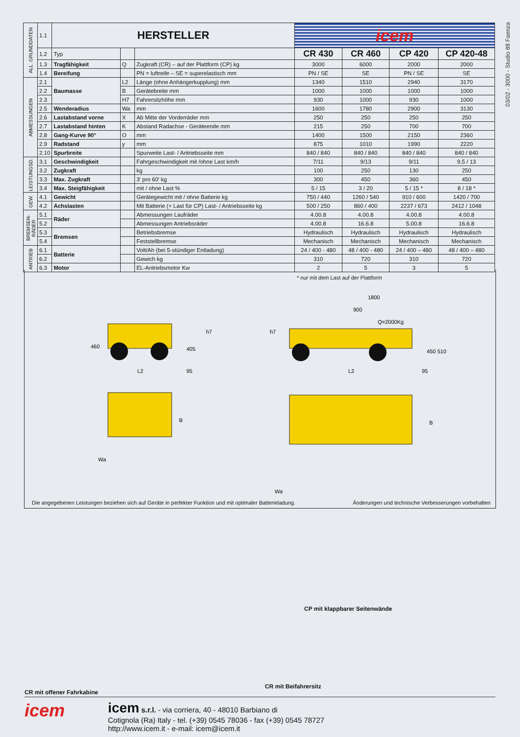03/02 - 3000 - Studio 88 Faenza
| ALL. GRUNDDATEN | 1.1 | HERSTELLER | | | icem | | | |
| | 1.2 | Typ | | | CR 430 | CR 460 | CP 420 | CP 420-48 |
| | 1.3 | Tragfähigkeit | Q | Zugkraft (CR) – auf der Plattform (CP) kg | 3000 | 6000 | 2000 | 2000 |
| | 1.4 | Bereifung | | PN = luftreife – SE = superelastisch mm | PN / SE | SE | PN / SE | SE |
| ABMESSUNGEN | 2.1 | Baumasse | L2 | Länge (ohne Anhängerkupplung) mm | 1340 | 1510 | 2940 | 3170 |
| | 2.2 | | B | Gerätebreite mm | 1000 | 1000 | 1000 | 1000 |
| | 2.3 | | H7 | Fahrersitzhöhe mm | 930 | 1000 | 930 | 1000 |
| | 2.5 | Wenderadius | Wa | mm | 1600 | 1780 | 2900 | 3130 |
| | 2.6 | Lastabstand vorne | X | Ab Mitte der Vorderräder mm | 250 | 250 | 250 | 250 |
| | 2.7 | Lastabstand hinten | K | Abstand Radachse - Geräteende mm | 215 | 250 | 700 | 700 |
| | 2.8 | Gang-Kurve 90° | O | mm | 1400 | 1500 | 2150 | 2360 |
| | 2.9 | Radstand | y | mm | 875 | 1010 | 1990 | 2220 |
| | 2.10 | Spurbreite | | Spurweite Last- / Antriebsseite mm | 840 / 840 | 840 / 840 | 840 / 840 | 840 / 840 |
| LEISTUNGSD. | 3.1 | Geschwindigkeit | | Fahrgeschwindigkeit mit /ohne Last km/h | 7/11 | 9/13 | 9/11 | 9,5 / 13 |
| | 3.2 | Zugkraft | | kg | 100 | 250 | 130 | 250 |
| | 3.3 | Max. Zugkraft | | 3' pro 60' kg | 300 | 450 | 360 | 450 |
| | 3.4 | Max. Steigfähigkeit | | mit / ohne Last % | 5 / 15 | 3 / 20 | 5 / 15 * | 8 / 18 * |
| GEW. | 4.1 | Gewicht | | Gerätegewicht mit / ohne Batterie kg | 750 / 440 | 1260 / 540 | 910 / 600 | 1420 / 700 |
| | 4.2 | Achslasten | | Mit Batterie (+ Last für CP) Last- / Antriebsseite kg | 500 / 250 | 860 / 400 | 2237 / 673 | 2412 / 1048 |
| BREMSEN-RÄDER | 5.1 | Räder | | Abmessungen Laufräder | 4.00.8 | 4.00.8 | 4.00.8 | 4.00.8 |
| | 5.2 | | | Abmessungen Antriebsräder | 4.00.8 | 16.6.8 | 5.00.8 | 16.6.8 |
| | 5.3 | Bremsen | | Betriebsbremse | Hydraulisch | Hydraulisch | Hydraulisch | Hydraulisch |
| | 5.4 | | | Feststellbremse | Mechanisch | Mechanisch | Mechanisch | Mechanisch |
| ANTRIEB | 6.1 | Batterie | | Volt/Ah (bei 5-stündiger Entladung) | 24 / 400 - 480 | 48 / 400 - 480 | 24 / 400 – 480 | 48 / 400 – 480 |
| | 6.2 | | | Gewich kg | 310 | 720 | 310 | 720 |
| | 6.3 | Motor | | EL-Antriebsmotor Kw | 2 | 5 | 3 | 5 |
* nur mit dem Last auf der Plattform
460
405
h7
L2
95
h7
1800
900
Q=2000Kg
450 510
L2
95
B
B
Wa
Wa
Die angegebenen Leistungen beziehen sich auf Geräte in perfekter Funktion und mit optimaler Batterieladung. Änderungen und technische Verbesserungen vorbehalten
CP mit klappbarer Seitenwände
CR mit Beifahrersitz
CR mit offener Fahrkabine
icem
icem s.r.l. - via corriera, 40 - 48010 Barbiano di
Cotignola (Ra) Italy - tel. (+39) 0545 78036 - fax (+39) 0545 78727
http://www.icem.it - e-mail: icem@icem.it